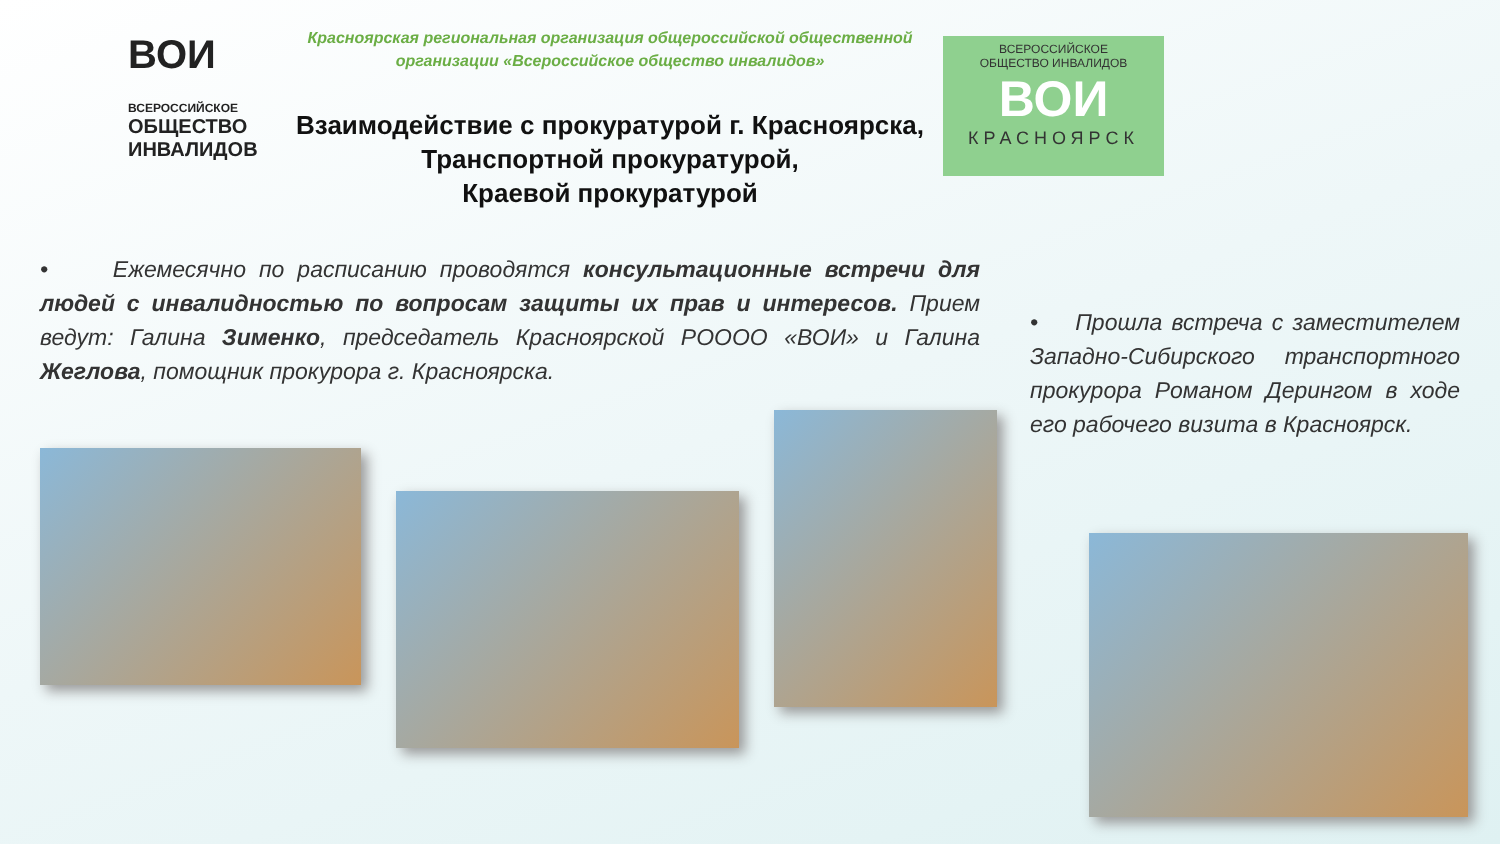ВОИ
ВСЕРОССИЙСКОЕ
ОБЩЕСТВО
ИНВАЛИДОВ
Красноярская региональная организация общероссийской общественной
организации «Всероссийское общество инвалидов»
Взаимодействие с прокуратурой г. Красноярска,
Транспортной прокуратурой,
Краевой прокуратурой
ВСЕРОССИЙСКОЕ
ОБЩЕСТВО ИНВАЛИДОВ
ВОИ
КРАСНОЯРСК
• Ежемесячно по расписанию проводятся консультационные встречи для людей с инвалидностью по вопросам защиты их прав и интересов. Прием ведут: Галина Зименко, председатель Красноярской РОООО «ВОИ» и Галина Жеглова, помощник прокурора г. Красноярска.
• Прошла встреча с заместителем Западно-Сибирского транспортного прокурора Романом Дерингом в ходе его рабочего визита в Красноярск.